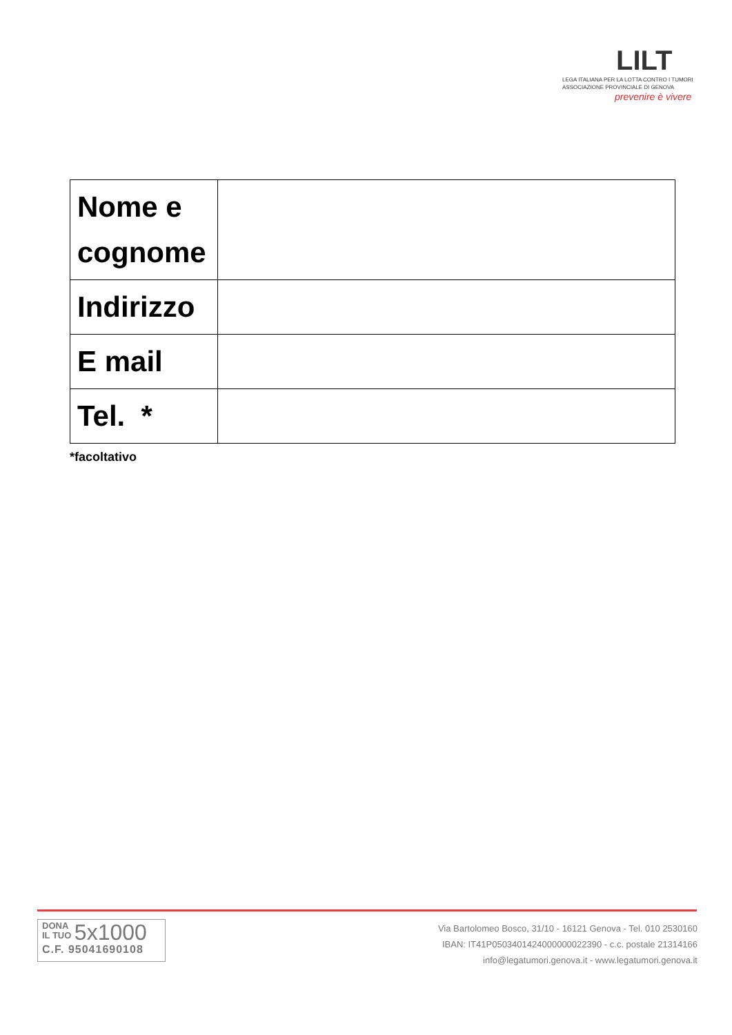LILT
LEGA ITALIANA PER LA LOTTA CONTRO I TUMORI
ASSOCIAZIONE PROVINCIALE DI GENOVA
prevenire è vivere
| Nome e cognome | |
| Indirizzo | |
| E mail | |
| Tel. * | |
*facoltativo
DONA
IL TUO 5x1000
C.F. 95041690108
Via Bartolomeo Bosco, 31/10 - 16121 Genova - Tel. 010 2530160
IBAN: IT41P0503401424000000022390 - c.c. postale 21314166
info@legatumori.genova.it - www.legatumori.genova.it